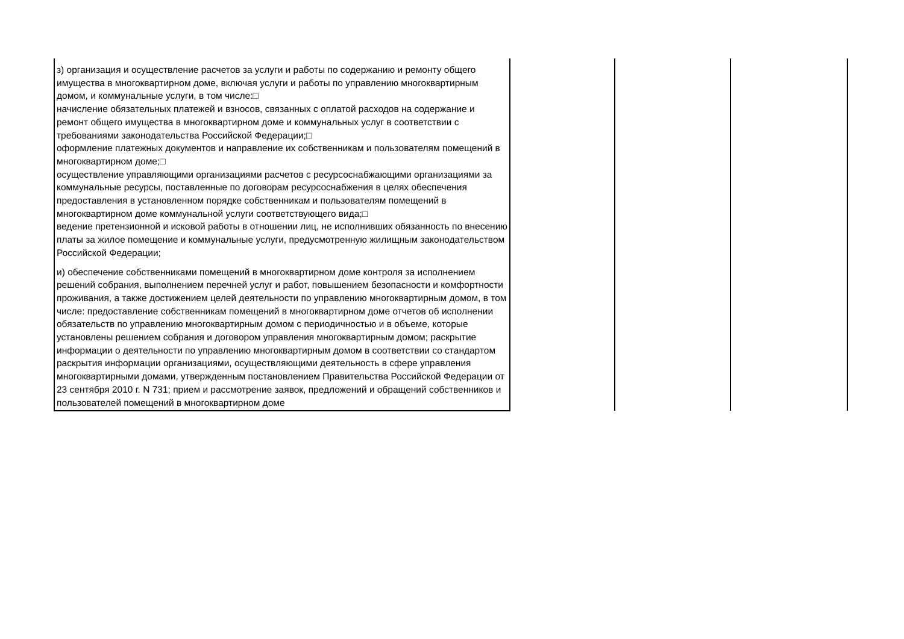| з) организация и осуществление расчетов за услуги и работы по содержанию и ремонту общего имущества в многоквартирном доме, включая услуги и работы по управлению многоквартирным домом, и коммунальные услуги, в том числе:□ начисление обязательных платежей и взносов, связанных с оплатой расходов на содержание и ремонт общего имущества в многоквартирном доме и коммунальных услуг в соответствии с требованиями законодательства Российской Федерации;□ оформление платежных документов и направление их собственникам и пользователям помещений в многоквартирном доме;□ осуществление управляющими организациями расчетов с ресурсоснабжающими организациями за коммунальные ресурсы, поставленные по договорам ресурсоснабжения в целях обеспечения предоставления в установленном порядке собственникам и пользователям помещений в многоквартирном доме коммунальной услуги соответствующего вида;□ ведение претензионной и исковой работы в отношении лиц, не исполнивших обязанность по внесению платы за жилое помещение и коммунальные услуги, предусмотренную жилищным законодательством Российской Федерации; | | | |
| и) обеспечение собственниками помещений в многоквартирном доме контроля за исполнением решений собрания, выполнением перечней услуг и работ, повышением безопасности и комфортности проживания, а также достижением целей деятельности по управлению многоквартирным домом, в том числе: предоставление собственникам помещений в многоквартирном доме отчетов об исполнении обязательств по управлению многоквартирным домом с периодичностью и в объеме, которые установлены решением собрания и договором управления многоквартирным домом; раскрытие информации о деятельности по управлению многоквартирным домом в соответствии со стандартом раскрытия информации организациями, осуществляющими деятельность в сфере управления многоквартирными домами, утвержденным постановлением Правительства Российской Федерации от 23 сентября 2010 г. N 731; прием и рассмотрение заявок, предложений и обращений собственников и пользователей помещений в многоквартирном доме | | | |